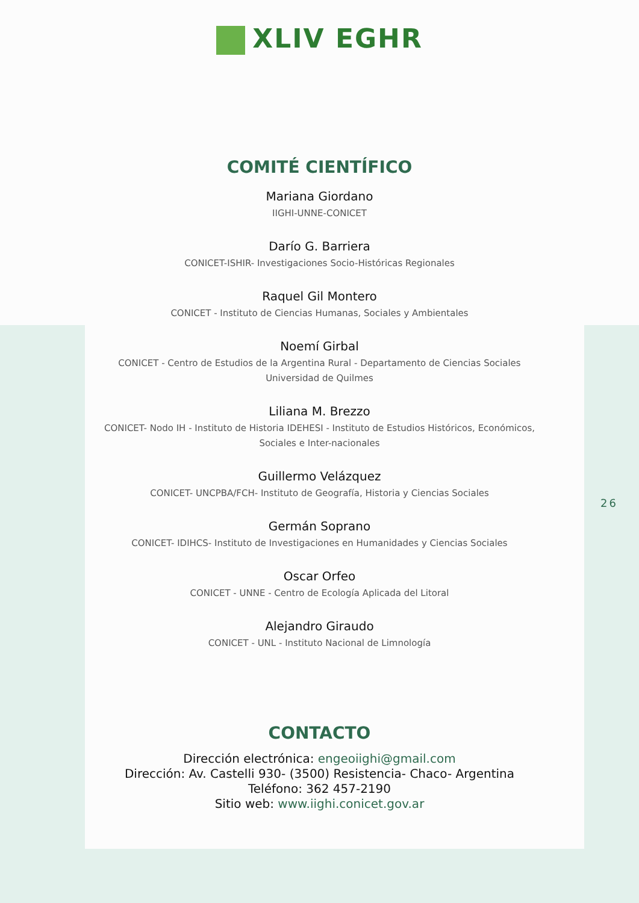XLIV EGHR
COMITÉ CIENTÍFICO
Mariana Giordano
IIGHI-UNNE-CONICET
Darío G. Barriera
CONICET-ISHIR- Investigaciones Socio-Históricas Regionales
Raquel Gil Montero
CONICET - Instituto de Ciencias Humanas, Sociales y Ambientales
Noemí Girbal
CONICET - Centro de Estudios de la Argentina Rural - Departamento de Ciencias Sociales Universidad de Quilmes
Liliana M. Brezzo
CONICET- Nodo IH - Instituto de Historia IDEHESI - Instituto de Estudios Históricos, Económicos, Sociales e Inter-nacionales
Guillermo Velázquez
CONICET- UNCPBA/FCH- Instituto de Geografía, Historia y Ciencias Sociales
Germán Soprano
CONICET- IDIHCS- Instituto de Investigaciones en Humanidades y Ciencias Sociales
Oscar Orfeo
CONICET - UNNE - Centro de Ecología Aplicada del Litoral
Alejandro Giraudo
CONICET - UNL - Instituto Nacional de Limnología
CONTACTO
Dirección electrónica: engeoiighi@gmail.com
Dirección: Av. Castelli 930- (3500) Resistencia- Chaco- Argentina
Teléfono: 362 457-2190
Sitio web: www.iighi.conicet.gov.ar
26